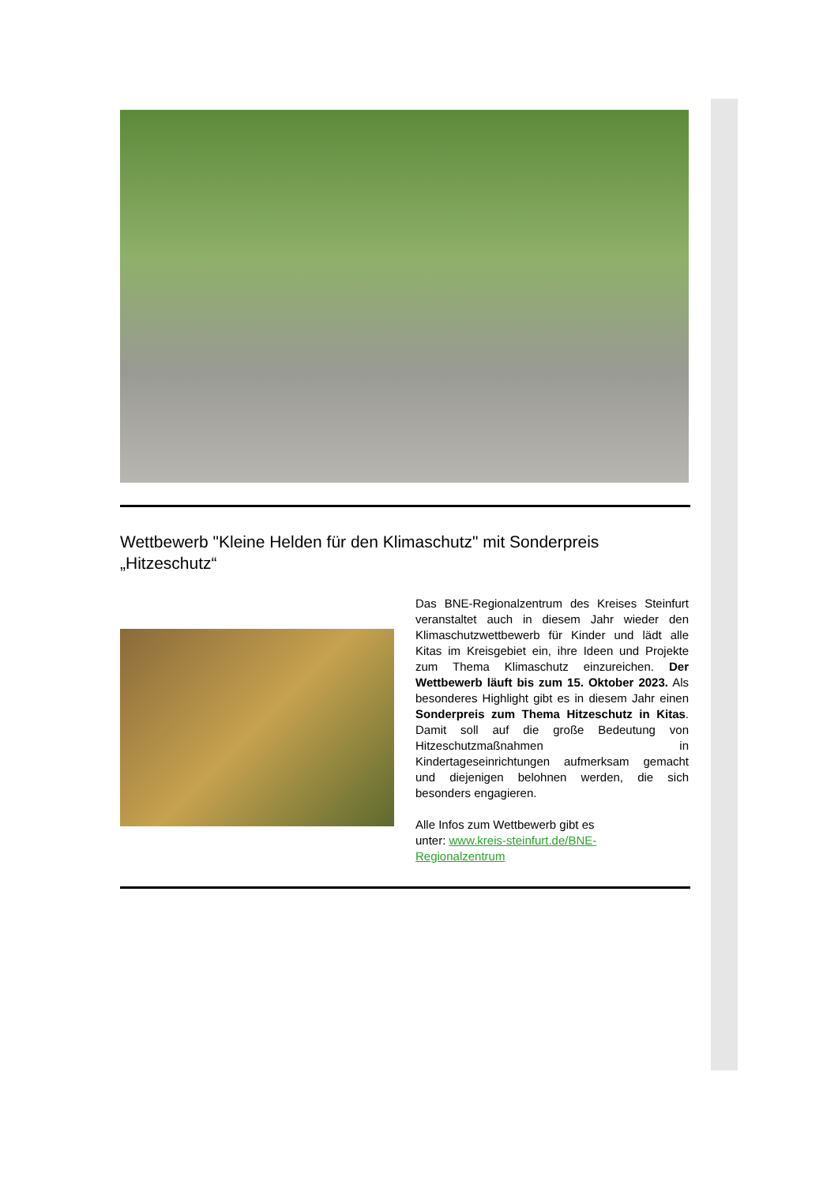Wettbewerb "Kleine Helden für den Klimaschutz" mit Sonderpreis „Hitzeschutz“
Das BNE-Regionalzentrum des Kreises Steinfurt veranstaltet auch in diesem Jahr wieder den Klimaschutzwettbewerb für Kinder und lädt alle Kitas im Kreisgebiet ein, ihre Ideen und Projekte zum Thema Klimaschutz einzureichen. Der Wettbewerb läuft bis zum 15. Oktober 2023. Als besonderes Highlight gibt es in diesem Jahr einen Sonderpreis zum Thema Hitzeschutz in Kitas. Damit soll auf die große Bedeutung von Hitzeschutzmaßnahmen in Kindertageseinrichtungen aufmerksam gemacht und diejenigen belohnen werden, die sich besonders engagieren.
Alle Infos zum Wettbewerb gibt es
unter: www.kreis-steinfurt.de/BNE-
Regionalzentrum